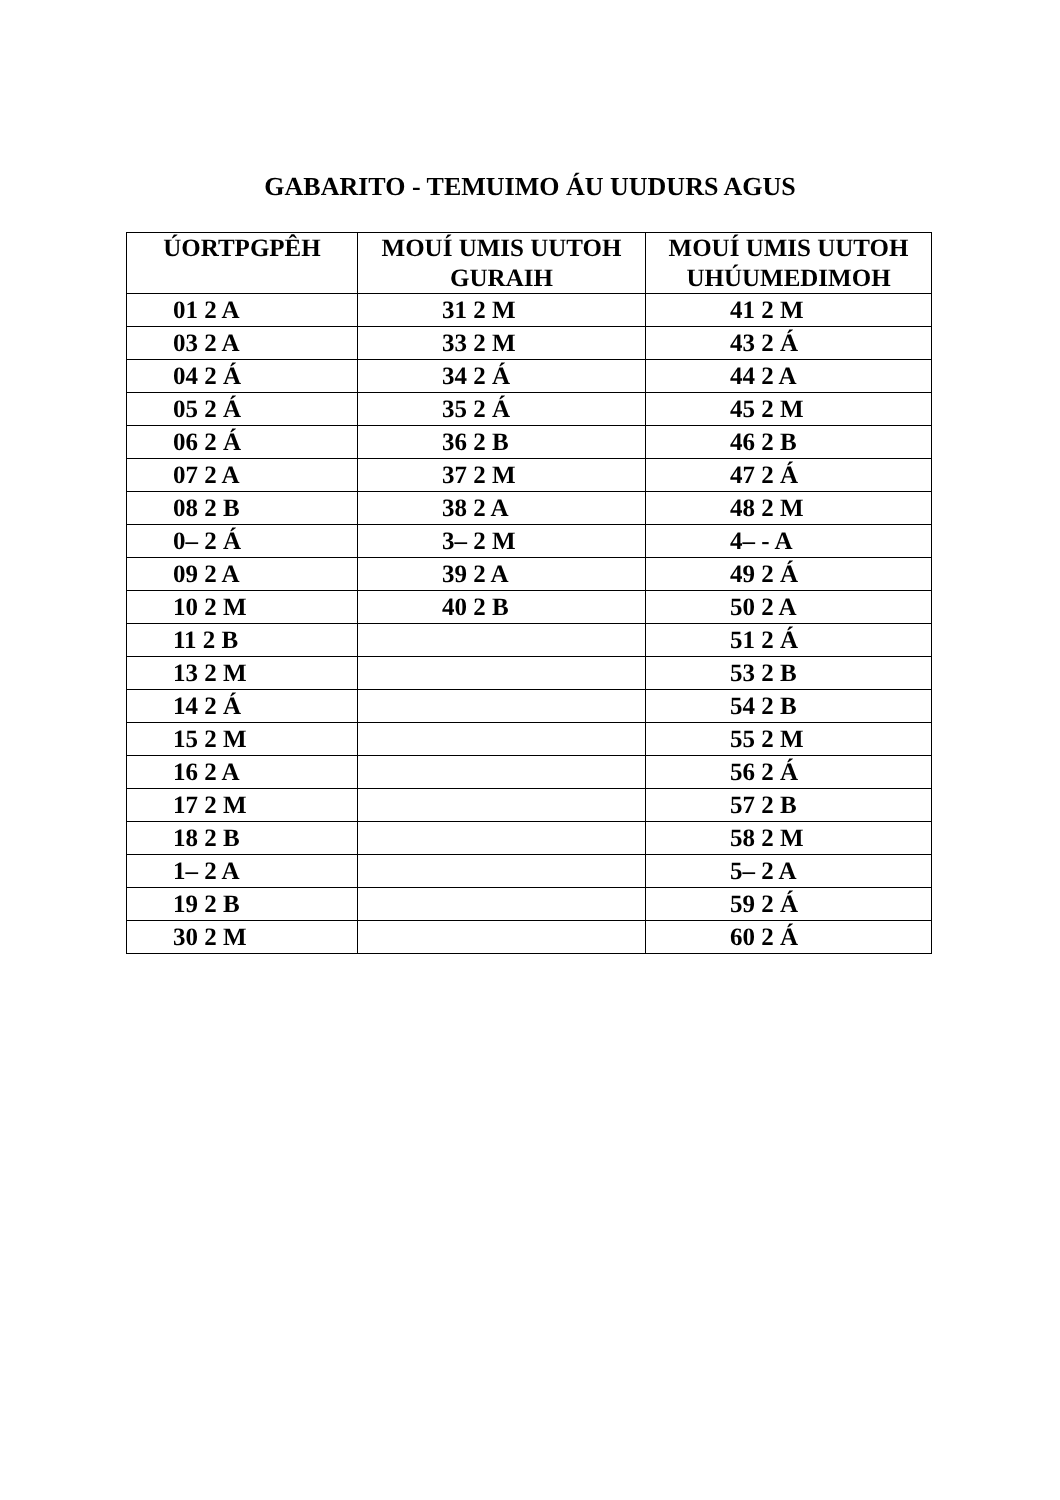GABARITO - TEMUIMO ÁU UUDURS AGUS
| ÚORTPGPÊH | MOUÍ UMIS UUTOH GURAIH | MOUÍ UMIS UUTOH UHÚUMEDIMOH |
| --- | --- | --- |
| 01 2 A | 31 2 M | 41 2 M |
| 03 2 A | 33 2 M | 43 2 Á |
| 04 2 Á | 34 2 Á | 44 2 A |
| 05 2 Á | 35 2 Á | 45 2 M |
| 06 2 Á | 36 2 B | 46 2 B |
| 07 2 A | 37 2 M | 47 2 Á |
| 08 2 B | 38 2 A | 48 2 M |
| 0– 2 Á | 3– 2 M | 4– - A |
| 09 2 A | 39 2 A | 49 2 Á |
| 10 2 M | 40 2 B | 50 2 A |
| 11 2 B | | 51 2 Á |
| 13 2 M | | 53 2 B |
| 14 2 Á | | 54 2 B |
| 15 2 M | | 55 2 M |
| 16 2 A | | 56 2 Á |
| 17 2 M | | 57 2 B |
| 18 2 B | | 58 2 M |
| 1– 2 A | | 5– 2 A |
| 19 2 B | | 59 2 Á |
| 30 2 M | | 60 2 Á |